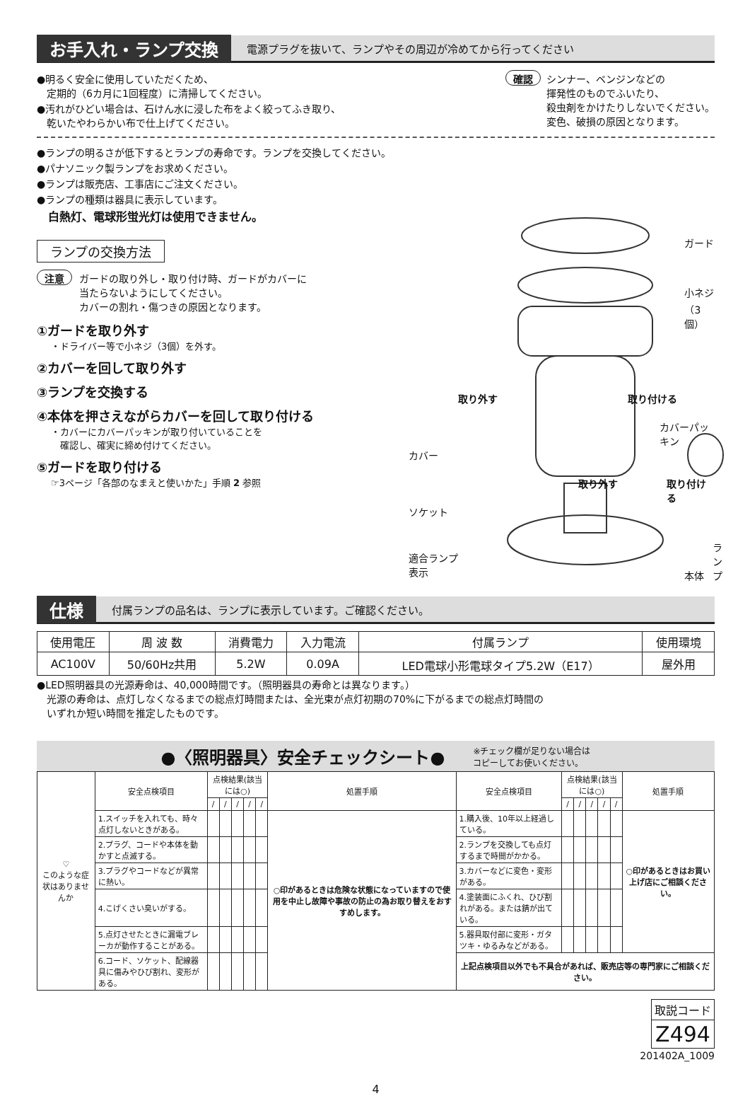お手入れ・ランプ交換 電源プラグを抜いて、ランプやその周辺が冷めてから行ってください
●明るく安全に使用していただくため、
　定期的（6カ月に1回程度）に清掃してください。
●汚れがひどい場合は、石けん水に浸した布をよく絞ってふき取り、
　乾いたやわらかい布で仕上げてください。
確認
シンナー、ベンジンなどの
揮発性のものでふいたり、
殺虫剤をかけたりしないでください。
変色、破損の原因となります。
●ランプの明るさが低下するとランプの寿命です。ランプを交換してください。
●パナソニック製ランプをお求めください。
●ランプは販売店、工事店にご注文ください。
●ランプの種類は器具に表示しています。
　白熱灯、電球形蛍光灯は使用できません。
ランプの交換方法
注意
ガードの取り外し・取り付け時、ガードがカバーに
当たらないようにしてください。
カバーの割れ・傷つきの原因となります。
①ガードを取り外す
・ドライバー等で小ネジ（3個）を外す。
②カバーを回して取り外す
③ランプを交換する
④本体を押さえながらカバーを回して取り付ける
・カバーにカバーパッキンが取り付いていることを
　確認し、確実に締め付けてください。
⑤ガードを取り付ける
☞3ページ「各部のなまえと使いかた」手順 2 参照
ガード
小ネジ
（3個）
取り外す 取り付ける
カバーパッキン
カバー
取り外す 取り付ける
ソケット
ランプ
適合ランプ
表示 本体
仕様 付属ランプの品名は、ランプに表示しています。ご確認ください。
| 使用電圧 | 周 波 数 | 消費電力 | 入力電流 | 付属ランプ | 使用環境 |
| AC100V | 50/60Hz共用 | 5.2W | 0.09A | LED電球小形電球タイプ5.2W（E17） | 屋外用 |
●LED照明器具の光源寿命は、40,000時間です。（照明器具の寿命とは異なります。）
　光源の寿命は、点灯しなくなるまでの総点灯時間または、全光束が点灯初期の70%に下がるまでの総点灯時間の
　いずれか短い時間を推定したものです。
●〈照明器具〉安全チェックシート● ※チェック欄が足りない場合は
コピーしてお使いください。
| ♡ このような症状はありませんか | 安全点検項目 | 点検結果(該当には○) | | | | | 処置手順 | 安全点検項目 | 点検結果(該当には○) | | | | | 処置手順 |
| | | / | / | / | / | / | | | / | / | / | / | / | |
| | 1.スイッチを入れても、時々点灯しないときがある。 | | | | | | ○印があるときは危険な状態になっていますので使用を中止し故障や事故の防止の為お取り替えをおすすめします。 | 1.購入後、10年以上経過している。 | | | | | | ○印があるときはお買い上げ店にご相談ください。 |
| | 2.プラグ、コードや本体を動かすと点滅する。 | | | | | | | 2.ランプを交換しても点灯するまで時間がかかる。 | | | | | | |
| | 3.プラグやコードなどが異常に熱い。 | | | | | | | 3.カバーなどに変色・変形がある。 | | | | | | |
| | 4.こげくさい臭いがする。 | | | | | | | 4.塗装面にふくれ、ひび割れがある。または錆が出ている。 | | | | | | |
| | 5.点灯させたときに漏電ブレーカが動作することがある。 | | | | | | | 5.器具取付部に変形・ガタツキ・ゆるみなどがある。 | | | | | | |
| | 6.コード、ソケット、配線器具に傷みやひび割れ、変形がある。 | | | | | | | 上記点検項目以外でも不具合があれば、販売店等の専門家にご相談ください。 | | | | | | |
| 取説コード |
| Z494 |
201402A_1009
4